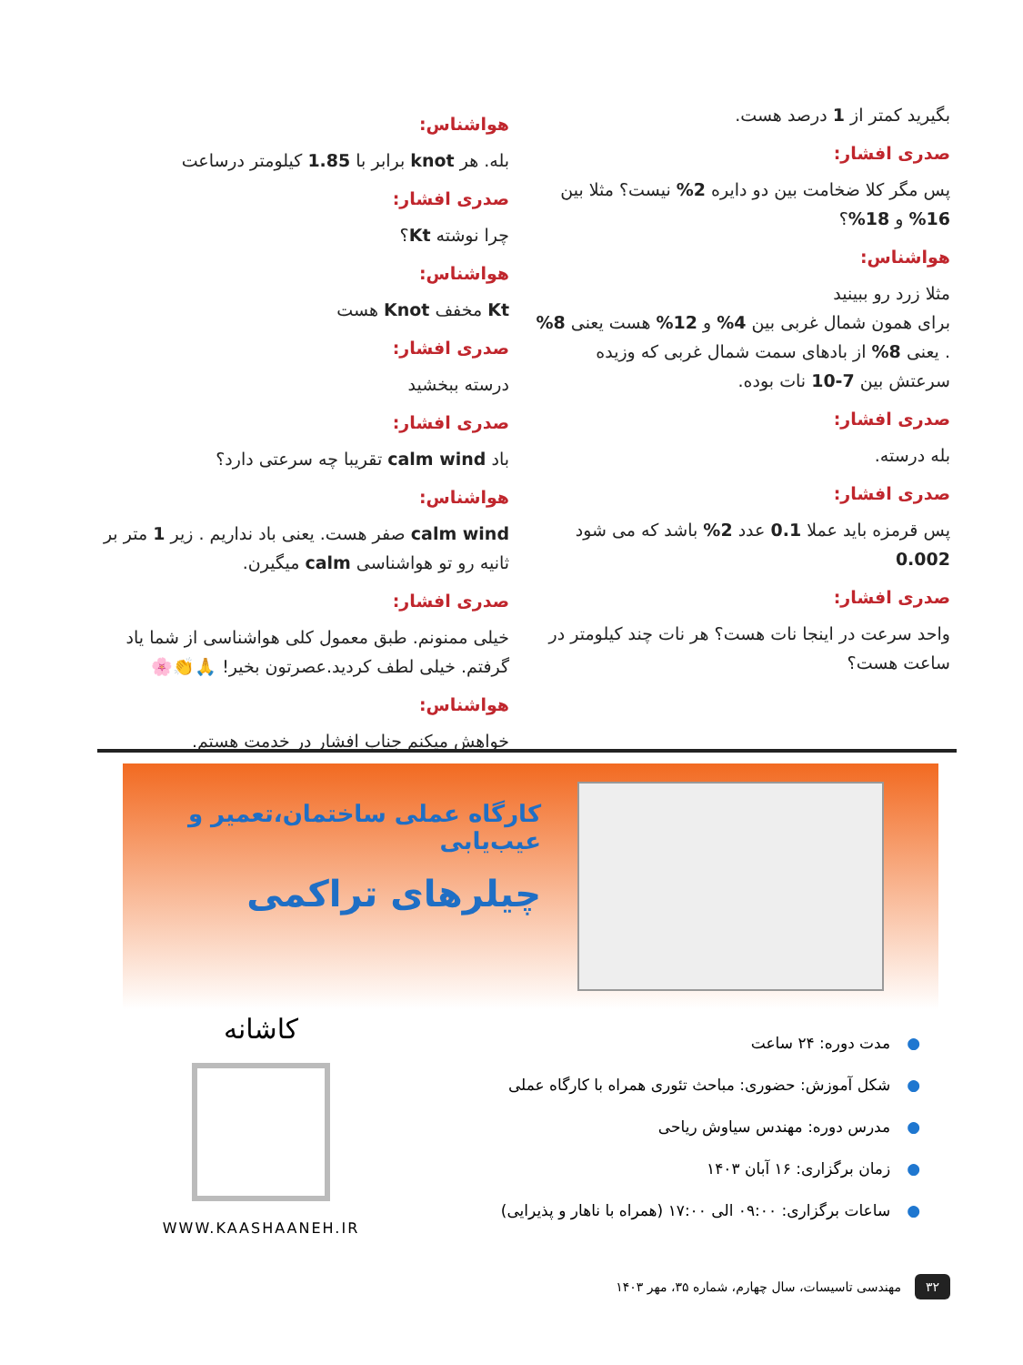بگیرید کمتر از 1 درصد هست.
صدری افشار:
پس مگر کلا ضخامت بین دو دایره 2% نیست؟ مثلا بین 16% و 18%؟
هواشناس:
مثلا زرد رو ببینید
برای همون شمال غربی بین 4% و 12% هست یعنی 8% . یعنی 8% از بادهای سمت شمال غربی که وزیده سرعتش بین 7-10 نات بوده.
صدری افشار:
بله درسته.
صدری افشار:
پس قرمزه باید عملا 0.1 عدد 2% باشد که می شود 0.002
صدری افشار:
واحد سرعت در اینجا نات هست؟ هر نات چند کیلومتر در ساعت هست؟
هواشناس:
بله. هر knot برابر با 1.85 کیلومتر درساعت
صدری افشار:
چرا نوشته Kt؟
هواشناس:
Kt مخفف Knot هست
صدری افشار:
درسته ببخشید
صدری افشار:
باد calm wind تقریبا چه سرعتی دارد؟
هواشناس:
calm wind صفر هست. یعنی باد نداریم . زیر 1 متر بر ثانیه رو تو هواشناسی calm میگیرن.
صدری افشار:
خیلی ممنونم. طبق معمول کلی هواشناسی از شما یاد گرفتم. خیلی لطف کردید.عصرتون بخیر! 🙏👏🌸
هواشناس:
خواهش میکنم جناب افشار در خدمت هستم.
کارگاه عملی ساختمان،تعمیر و عیب‌یابی
چیلرهای تراکمی
●مدت دوره: ۲۴ ساعت
●شکل آموزش: حضوری: مباحث تئوری همراه با کارگاه عملی
●مدرس دوره: مهندس سیاوش ریاحی
●زمان برگزاری: ۱۶ آبان ۱۴۰۳
●ساعات برگزاری: ۰۹:۰۰ الی ۱۷:۰۰ (همراه با ناهار و پذیرایی)
کاشانه
WWW.KAASHAANEH.IR
۳۲ مهندسی تاسیسات، سال چهارم، شماره ۳۵، مهر ۱۴۰۳